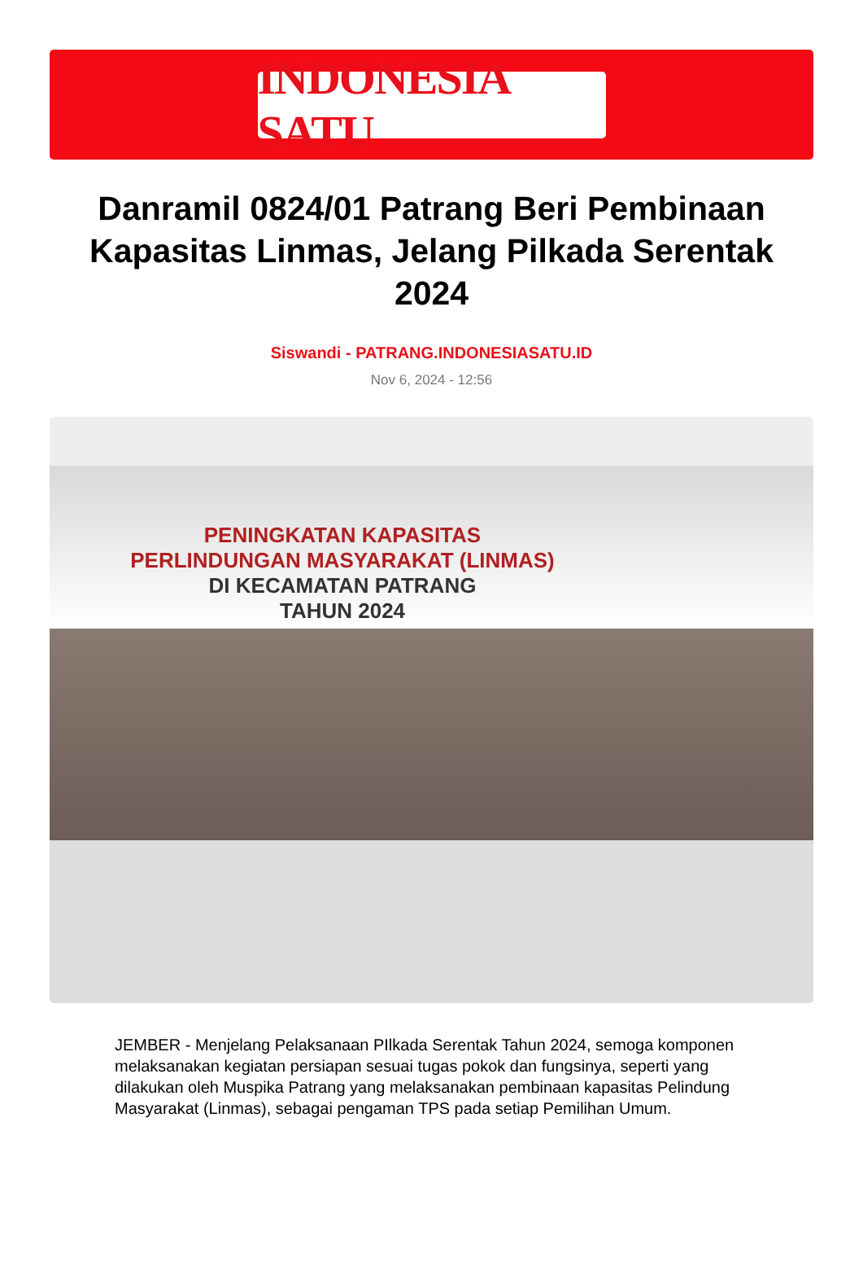INDONESIA SATU
Danramil 0824/01 Patrang Beri Pembinaan Kapasitas Linmas, Jelang Pilkada Serentak 2024
Siswandi - PATRANG.INDONESIASATU.ID
Nov 6, 2024 - 12:56
PENINGKATAN KAPASITAS
PERLINDUNGAN MASYARAKAT (LINMAS)
DI KECAMATAN PATRANG
TAHUN 2024
JEMBER - Menjelang Pelaksanaan PIlkada Serentak Tahun 2024, semoga komponen melaksanakan kegiatan persiapan sesuai tugas pokok dan fungsinya, seperti yang dilakukan oleh Muspika Patrang yang melaksanakan pembinaan kapasitas Pelindung Masyarakat (Linmas), sebagai pengaman TPS pada setiap Pemilihan Umum.